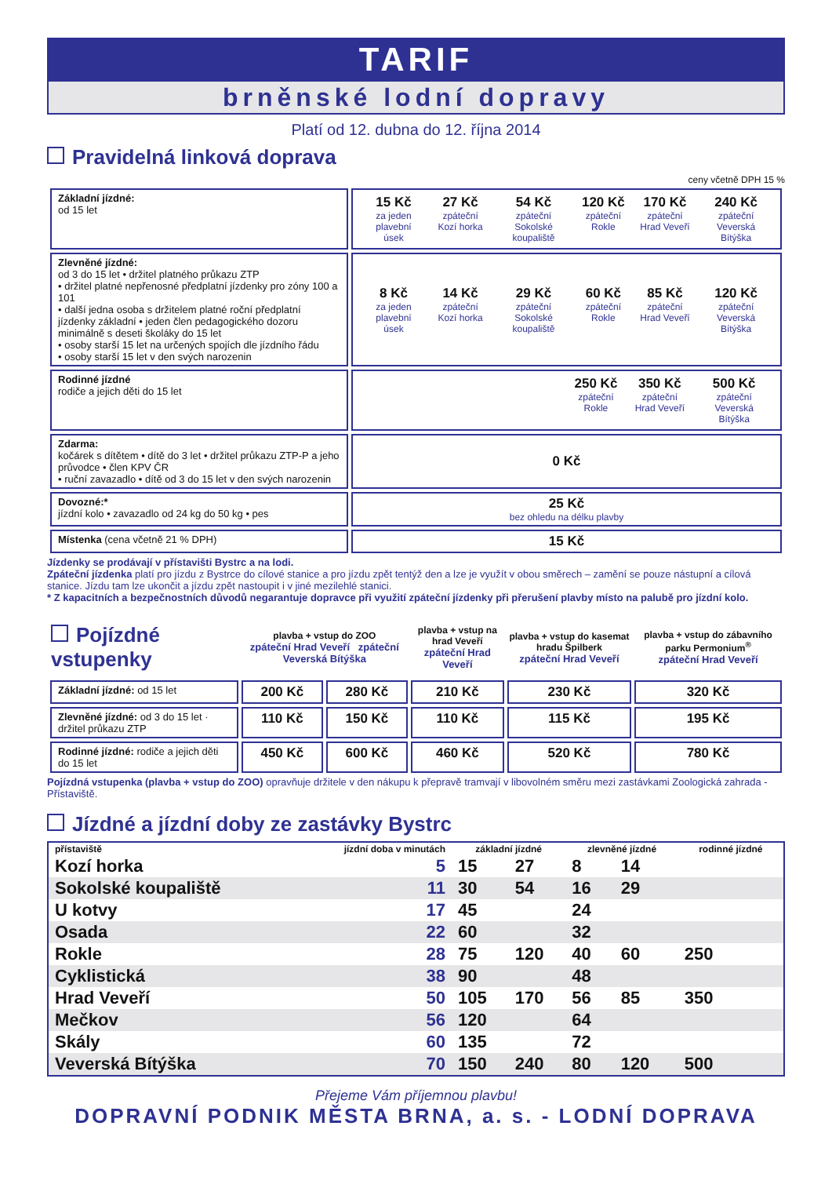TARIF
brněnské lodní dopravy
Platí od 12. dubna do 12. října 2014
Pravidelná linková doprava
ceny včetně DPH 15 %
| Základní jízdné: od 15 let | / 15 Kč za jeden plavební úsek / 27 Kč zpáteční Kozí horka / 54 Kč zpáteční Sokolské koupaliště / 120 Kč zpáteční Rokle / 170 Kč zpáteční Hrad Veveří / 240 Kč zpáteční Veverská Bítýška / |
| Zlevněné jízdné: od 3 do 15 let • držitel platného průkazu ZTP • držitel platné nepřenosné předplatní jízdenky pro zóny 100 a 101 • další jedna osoba s držitelem platné roční předplatní jízdenky základní • jeden člen pedagogického dozoru minimálně s deseti školáky do 15 let • osoby starší 15 let na určených spojích dle jízdního řádu • osoby starší 15 let v den svých narozenin | / 8 Kč za jeden plavební úsek / 14 Kč zpáteční Kozí horka / 29 Kč zpáteční Sokolské koupaliště / 60 Kč zpáteční Rokle / 85 Kč zpáteční Hrad Veveří / 120 Kč zpáteční Veverská Bítýška / |
| Rodinné jízdné rodiče a jejich děti do 15 let | / / 250 Kč zpáteční Rokle / 350 Kč zpáteční Hrad Veveří / 500 Kč zpáteční Veverská Bítýška / |
| Zdarma: kočárek s dítětem • dítě do 3 let • držitel průkazu ZTP-P a jeho průvodce • člen KPV ČR • ruční zavazadlo • dítě od 3 do 15 let v den svých narozenin | 0 Kč |
| Dovozné:* jízdní kolo • zavazadlo od 24 kg do 50 kg • pes | 25 Kč bez ohledu na délku plavby |
| Místenka (cena včetně 21 % DPH) | 15 Kč |
Jízdenky se prodávají v přístavišti Bystrc a na lodi.
Zpáteční jízdenka platí pro jízdu z Bystrce do cílové stanice a pro jízdu zpět tentýž den a lze je využít v obou směrech – zamění se pouze nástupní a cílová stanice. Jízdu tam lze ukončit a jízdu zpět nastoupit i v jiné mezilehlé stanici.
* Z kapacitních a bezpečnostních důvodů negarantuje dopravce při využití zpáteční jízdenky při přerušení plavby místo na palubě pro jízdní kolo.
| Pojízdné vstupenky | plavba + vstup do ZOO zpáteční Hrad Veveří zpáteční Veverská Bítýška | | plavba + vstup na hrad Veveří zpáteční Hrad Veveří | plavba + vstup do kasemat hradu Špilberk zpáteční Hrad Veveří | plavba + vstup do zábavního parku Permonium<sup>®</sup> zpáteční Hrad Veveří |
| --- | --- | --- | --- | --- | --- |
| Základní jízdné: od 15 let | 200 Kč | 280 Kč | 210 Kč | 230 Kč | 320 Kč |
| Zlevněné jízdné: od 3 do 15 let · držitel průkazu ZTP | 110 Kč | 150 Kč | 110 Kč | 115 Kč | 195 Kč |
| Rodinné jízdné: rodiče a jejich děti do 15 let | 450 Kč | 600 Kč | 460 Kč | 520 Kč | 780 Kč |
Pojízdná vstupenka (plavba + vstup do ZOO) opravňuje držitele v den nákupu k přepravě tramvají v libovolném směru mezi zastávkami Zoologická zahrada - Přístaviště.
Jízdné a jízdní doby ze zastávky Bystrc
| přístaviště | jízdní doba v minutách | základní jízdné | | zlevněné jízdné | | rodinné jízdné |
| Kozí horka | 5 | 15 | 27 | 8 | 14 | |
| Sokolské koupaliště | 11 | 30 | 54 | 16 | 29 | |
| U kotvy | 17 | 45 | | 24 | | |
| Osada | 22 | 60 | | 32 | | |
| Rokle | 28 | 75 | 120 | 40 | 60 | 250 |
| Cyklistická | 38 | 90 | | 48 | | |
| Hrad Veveří | 50 | 105 | 170 | 56 | 85 | 350 |
| Mečkov | 56 | 120 | | 64 | | |
| Skály | 60 | 135 | | 72 | | |
| Veverská Bítýška | 70 | 150 | 240 | 80 | 120 | 500 |
Přejeme Vám příjemnou plavbu!
DOPRAVNÍ PODNIK MĚSTA BRNA, a. s. - LODNÍ DOPRAVA